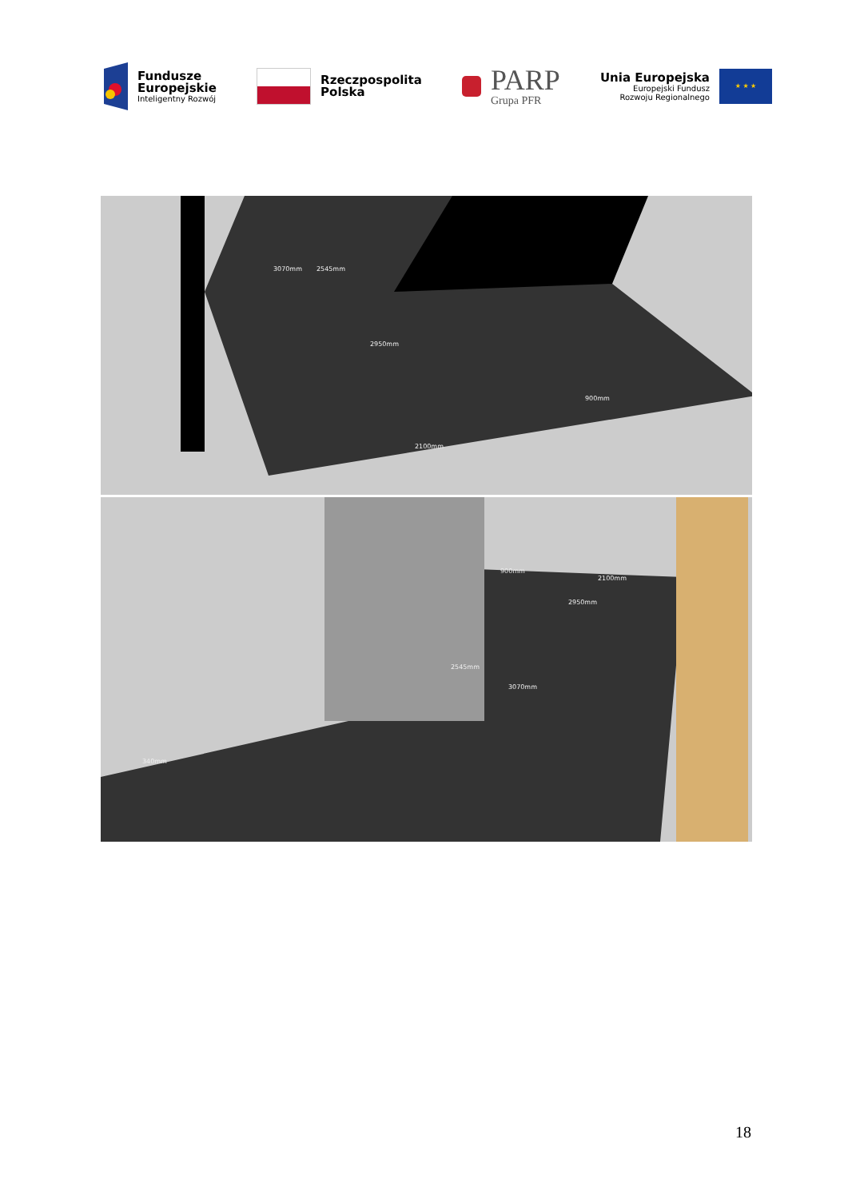Fundusze
Europejskie
Inteligentny Rozwój
Rzeczpospolita
Polska
PARP
Grupa PFR
Unia Europejska
Europejski Fundusz
Rozwoju Regionalnego
★ ★ ★
3070mm 2545mm
2950mm
900mm
2100mm
900mm
2100mm
2950mm
2545mm
3070mm
340mm
18